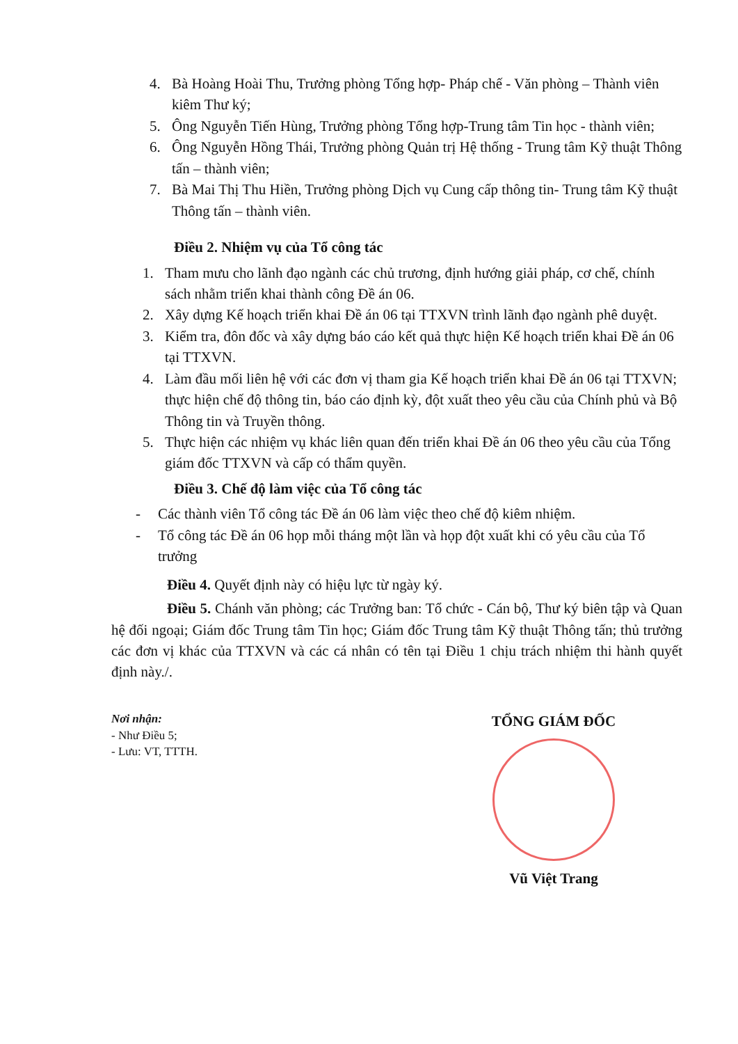4. Bà Hoàng Hoài Thu, Trưởng phòng Tổng hợp- Pháp chế - Văn phòng – Thành viên kiêm Thư ký;
5. Ông Nguyễn Tiến Hùng, Trưởng phòng Tổng hợp-Trung tâm Tin học - thành viên;
6. Ông Nguyễn Hồng Thái, Trưởng phòng Quản trị Hệ thống - Trung tâm Kỹ thuật Thông tấn – thành viên;
7. Bà Mai Thị Thu Hiền, Trưởng phòng Dịch vụ Cung cấp thông tin- Trung tâm Kỹ thuật Thông tấn – thành viên.
Điều 2. Nhiệm vụ của Tổ công tác
1. Tham mưu cho lãnh đạo ngành các chủ trương, định hướng giải pháp, cơ chế, chính sách nhằm triển khai thành công Đề án 06.
2. Xây dựng Kế hoạch triển khai Đề án 06 tại TTXVN trình lãnh đạo ngành phê duyệt.
3. Kiểm tra, đôn đốc và xây dựng báo cáo kết quả thực hiện Kế hoạch triển khai Đề án 06 tại TTXVN.
4. Làm đầu mối liên hệ với các đơn vị tham gia Kế hoạch triển khai Đề án 06 tại TTXVN; thực hiện chế độ thông tin, báo cáo định kỳ, đột xuất theo yêu cầu của Chính phủ và Bộ Thông tin và Truyền thông.
5. Thực hiện các nhiệm vụ khác liên quan đến triển khai Đề án 06 theo yêu cầu của Tổng giám đốc TTXVN và cấp có thẩm quyền.
Điều 3. Chế độ làm việc của Tổ công tác
- Các thành viên Tổ công tác Đề án 06 làm việc theo chế độ kiêm nhiệm.
- Tổ công tác Đề án 06 họp mỗi tháng một lần và họp đột xuất khi có yêu cầu của Tổ trưởng
Điều 4. Quyết định này có hiệu lực từ ngày ký.
Điều 5. Chánh văn phòng; các Trưởng ban: Tổ chức - Cán bộ, Thư ký biên tập và Quan hệ đối ngoại; Giám đốc Trung tâm Tin học; Giám đốc Trung tâm Kỹ thuật Thông tấn; thủ trưởng các đơn vị khác của TTXVN và các cá nhân có tên tại Điều 1 chịu trách nhiệm thi hành quyết định này./.
Nơi nhận:
- Như Điều 5;
- Lưu: VT, TTTH.
TỔNG GIÁM ĐỐC
Vũ Việt Trang